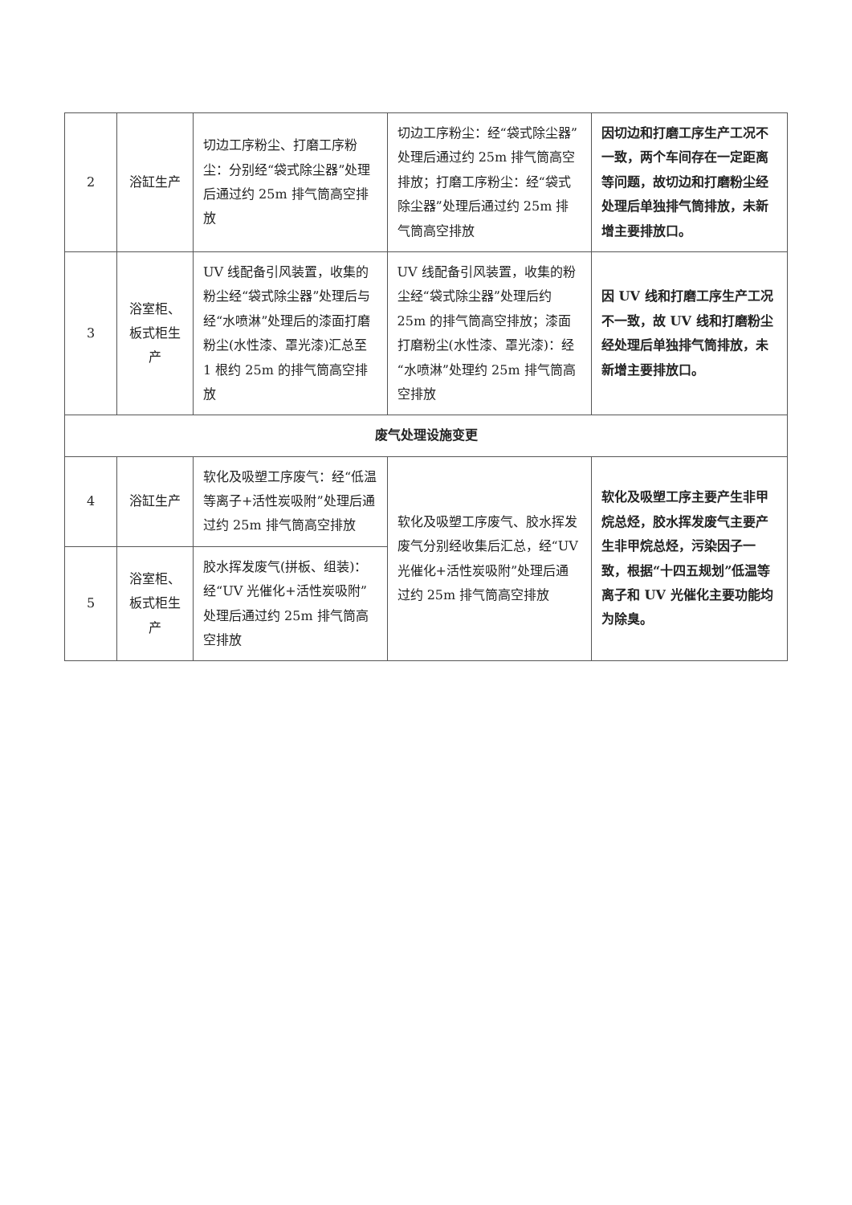| 2 | 浴缸生产 | 切边工序粉尘、打磨工序粉尘：分别经“袋式除尘器”处理后通过约 25m 排气筒高空排放 | 切边工序粉尘：经“袋式除尘器”处理后通过约 25m 排气筒高空排放；打磨工序粉尘：经“袋式除尘器”处理后通过约 25m 排气筒高空排放 | 因切边和打磨工序生产工况不一致，两个车间存在一定距离等问题，故切边和打磨粉尘经处理后单独排气筒排放，未新增主要排放口。 |
| 3 | 浴室柜、板式柜生产 | UV 线配备引风装置，收集的粉尘经“袋式除尘器”处理后与经“水喷淋”处理后的漆面打磨粉尘(水性漆、罩光漆)汇总至 1 根约 25m 的排气筒高空排放 | UV 线配备引风装置，收集的粉尘经“袋式除尘器”处理后约 25m 的排气筒高空排放；漆面打磨粉尘(水性漆、罩光漆)：经“水喷淋”处理约 25m 排气筒高空排放 | 因 UV 线和打磨工序生产工况不一致，故 UV 线和打磨粉尘经处理后单独排气筒排放，未新增主要排放口。 |
| 废气处理设施变更 | | | | |
| 4 | 浴缸生产 | 软化及吸塑工序废气：经“低温等离子+活性炭吸附”处理后通过约 25m 排气筒高空排放 | 软化及吸塑工序废气、胶水挥发废气分别经收集后汇总，经“UV 光催化+活性炭吸附”处理后通过约 25m 排气筒高空排放 | 软化及吸塑工序主要产生非甲烷总烃，胶水挥发废气主要产生非甲烷总烃，污染因子一致，根据“十四五规划”低温等离子和 UV 光催化主要功能均为除臭。 |
| 5 | 浴室柜、板式柜生产 | 胶水挥发废气(拼板、组装)：经“UV 光催化+活性炭吸附”处理后通过约 25m 排气筒高空排放 | | |